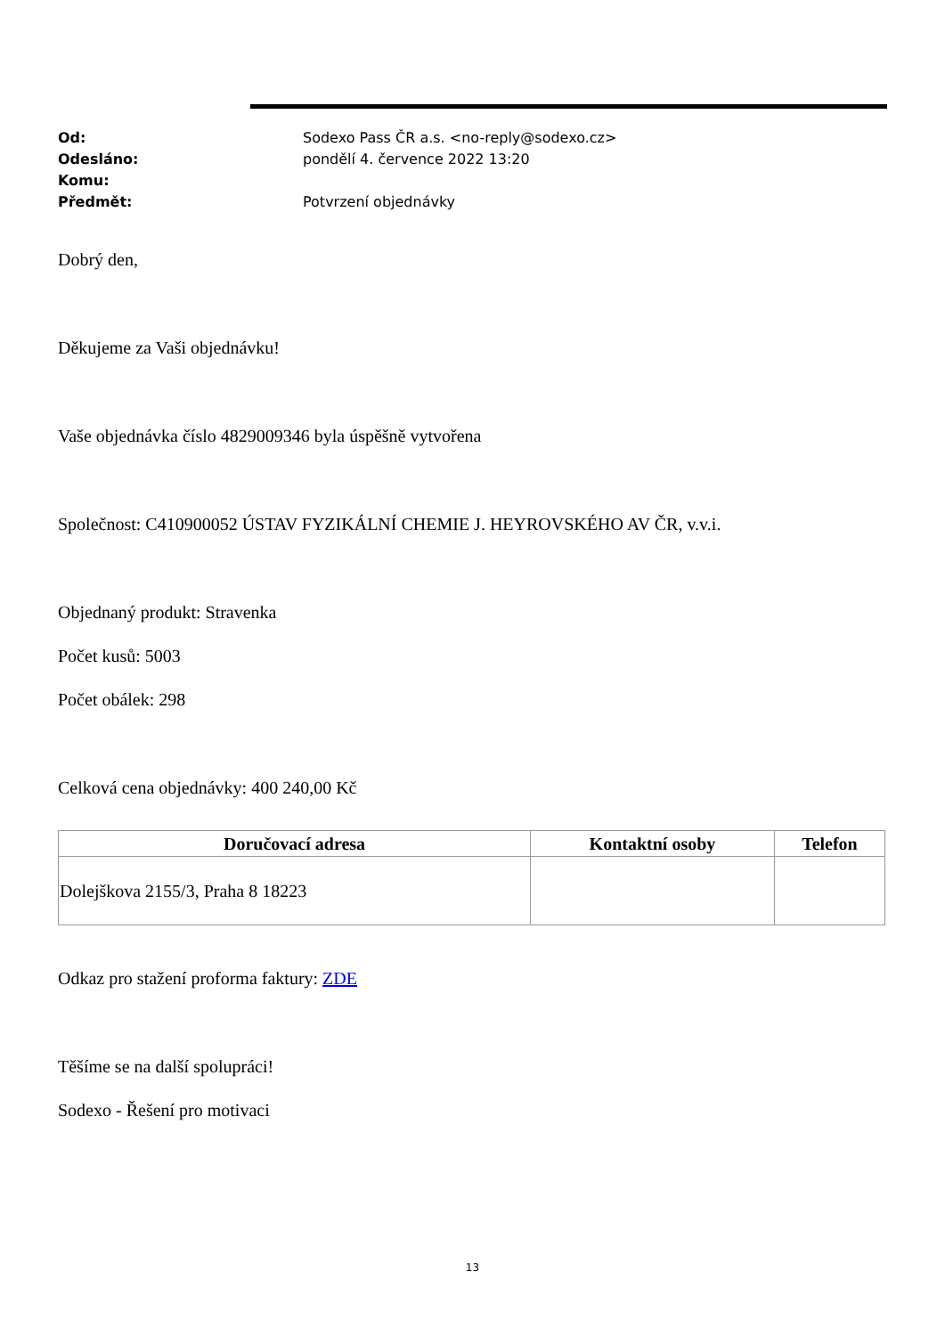Od: Sodexo Pass ČR a.s. <no-reply@sodexo.cz>
Odesláno: pondělí 4. července 2022 13:20
Komu:
Předmět: Potvrzení objednávky
Dobrý den,
Děkujeme za Vaši objednávku!
Vaše objednávka číslo 4829009346 byla úspěšně vytvořena
Společnost: C410900052 ÚSTAV FYZIKÁLNÍ CHEMIE J. HEYROVSKÉHO AV ČR, v.v.i.
Objednaný produkt: Stravenka
Počet kusů: 5003
Počet obálek: 298
Celková cena objednávky: 400 240,00 Kč
| Doručovací adresa | Kontaktní osoby | Telefon |
| --- | --- | --- |
| Dolejškova 2155/3, Praha 8 18223 | | |
Odkaz pro stažení proforma faktury: ZDE
Těšíme se na další spolupráci!
Sodexo - Řešení pro motivaci
13